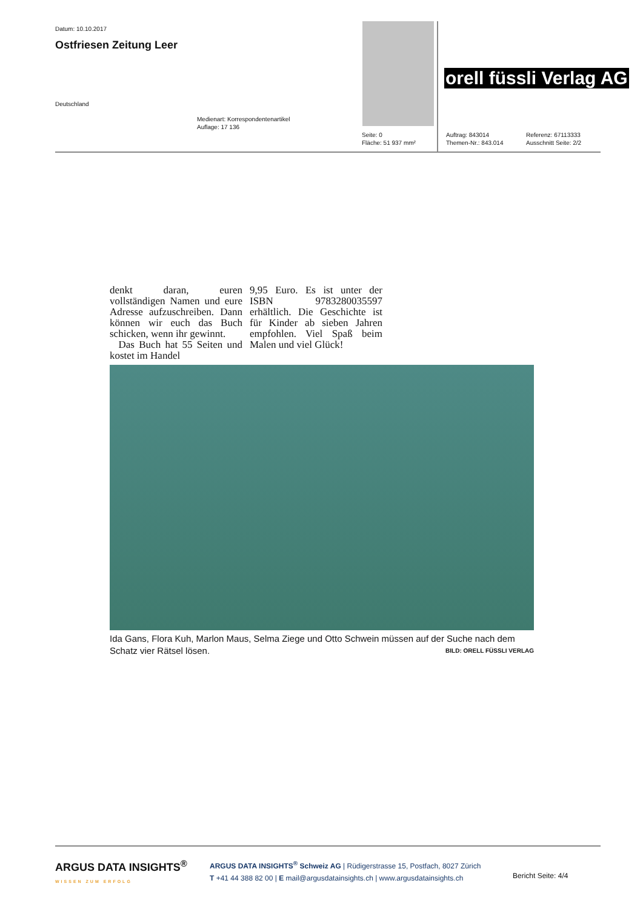Datum: 10.10.2017
Ostfriesen Zeitung Leer
Deutschland
Medienart: Korrespondentenartikel
Auflage: 17 136
Seite: 0
Fläche: 51 937 mm²
Auftrag: 843014
Themen-Nr.: 843.014
Referenz: 67113333
Ausschnitt Seite: 2/2
orell füssli Verlag AG
denkt daran, euren vollständigen Namen und eure Adresse aufzuschreiben. Dann können wir euch das Buch schicken, wenn ihr gewinnt.
Das Buch hat 55 Seiten und kostet im Handel
9,95 Euro. Es ist unter der ISBN 9783280035597 erhältlich. Die Geschichte ist für Kinder ab sieben Jahren empfohlen. Viel Spaß beim Malen und viel Glück!
Ida Gans, Flora Kuh, Marlon Maus, Selma Ziege und Otto Schwein müssen auf der Suche nach dem Schatz vier Rätsel lösen. BILD: ORELL FÜSSLI VERLAG
ARGUS DATA INSIGHTS<sup>®</sup>
WISSEN ZUM ERFOLG
ARGUS DATA INSIGHTS<sup>®</sup> Schweiz AG | Rüdigerstrasse 15, Postfach, 8027 Zürich
T +41 44 388 82 00 | E mail@argusdatainsights.ch | www.argusdatainsights.ch
Bericht Seite: 4/4